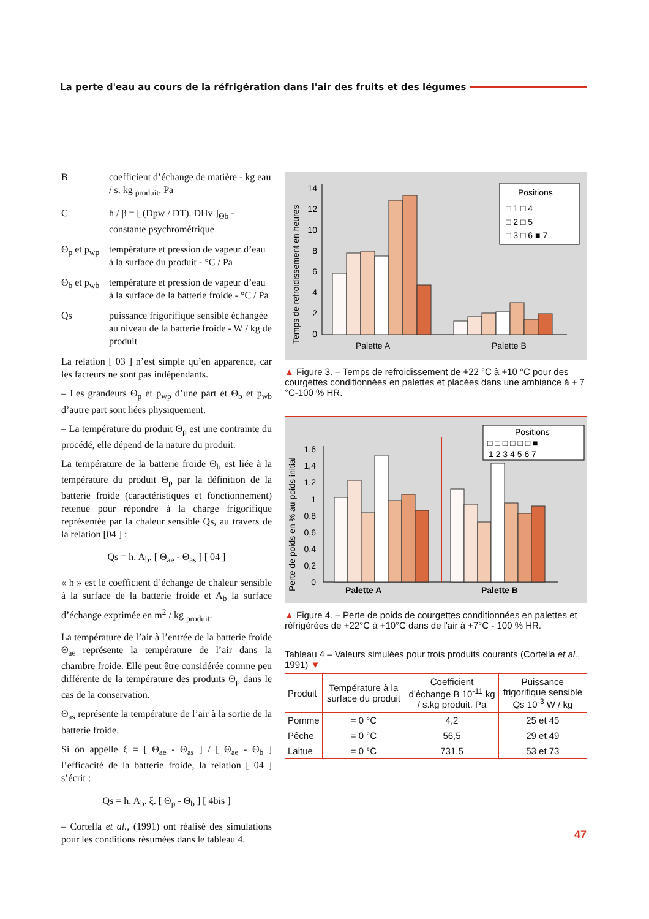La perte d'eau au cours de la réfrigération dans l'air des fruits et des légumes
B coefficient d’échange de matière - kg eau / s. kg <sub>produit</sub>. Pa
C h / β = [ (Dpw / DT). DHv ]<sub>Θb</sub> - constante psychrométrique
Θ<sub>p</sub> et p<sub>wp</sub>
température et pression de vapeur d’eau à la surface du produit - °C / Pa
Θ<sub>b</sub> et p<sub>wb</sub>
température et pression de vapeur d’eau à la surface de la batterie froide - °C / Pa
Qs puissance frigorifique sensible échangée au niveau de la batterie froide - W / kg de produit
La relation [ 03 ] n’est simple qu’en apparence, car les facteurs ne sont pas indépendants.
– Les grandeurs Θ<sub>p</sub> et p<sub>wp</sub> d’une part et Θ<sub>b</sub> et p<sub>wb</sub> d’autre part sont liées physiquement.
– La température du produit Θ<sub>p</sub> est une contrainte du procédé, elle dépend de la nature du produit.
La température de la batterie froide Θ<sub>b</sub> est liée à la température du produit Θ<sub>p</sub> par la définition de la batterie froide (caractéristiques et fonctionnement) retenue pour répondre à la charge frigorifique représentée par la chaleur sensible Qs, au travers de la relation [04 ] :
Qs = h. A<sub>b</sub>. [ Θ<sub>ae</sub> - Θ<sub>as</sub> ] [ 04 ]
« h » est le coefficient d’échange de chaleur sensible à la surface de la batterie froide et A<sub>b</sub> la surface d’échange exprimée en m<sup>2</sup> / kg <sub>produit</sub>.
La température de l’air à l’entrée de la batterie froide Θ<sub>ae</sub> représente la température de l’air dans la chambre froide. Elle peut être considérée comme peu différente de la température des produits Θ<sub>p</sub> dans le cas de la conservation.
Θ<sub>as</sub> représente la température de l’air à la sortie de la batterie froide.
Si on appelle ξ = [ Θ<sub>ae</sub> - Θ<sub>as</sub> ] / [ Θ<sub>ae</sub> - Θ<sub>b</sub> ] l’efficacité de la batterie froide, la relation [ 04 ] s’écrit :
Qs = h. A<sub>b</sub>. ξ. [ Θ<sub>p</sub> - Θ<sub>b</sub> ] [ 4bis ]
– Cortella et al., (1991) ont réalisé des simulations pour les conditions résumées dans le tableau 4.
Temps de refroidissement en heures
14
12
10
8
6
4
2
0
Palette A
Palette B
Positions
□ 1 □ 4
□ 2 □ 5
□ 3 □ 6 ■ 7
▲ Figure 3. – Temps de refroidissement de +22 °C à +10 °C pour des courgettes conditionnées en palettes et placées dans une ambiance à + 7 °C-100 % HR.
Perte de poids en % au poids initial
1,6
1,4
1,2
1
0,8
0,6
0,4
0,2
0
Palette A
Palette B
Positions
□ □ □ □ □ □ ■
1 2 3 4 5 6 7
▲ Figure 4. – Perte de poids de courgettes conditionnées en palettes et réfrigérées de +22°C à +10°C dans de l'air à +7°C - 100 % HR.
Tableau 4 – Valeurs simulées pour trois produits courants (Cortella et al., 1991) ▼
| Produit | Température à la surface du produit | Coefficient d'échange B 10<sup>-11</sup> kg / s.kg produit. Pa | Puissance frigorifique sensible Qs 10<sup>-3</sup> W / kg |
| --- | --- | --- | --- |
| Pomme | = 0 °C | 4,2 | 25 et 45 |
| Pêche | = 0 °C | 56,5 | 29 et 49 |
| Laitue | = 0 °C | 731,5 | 53 et 73 |
47